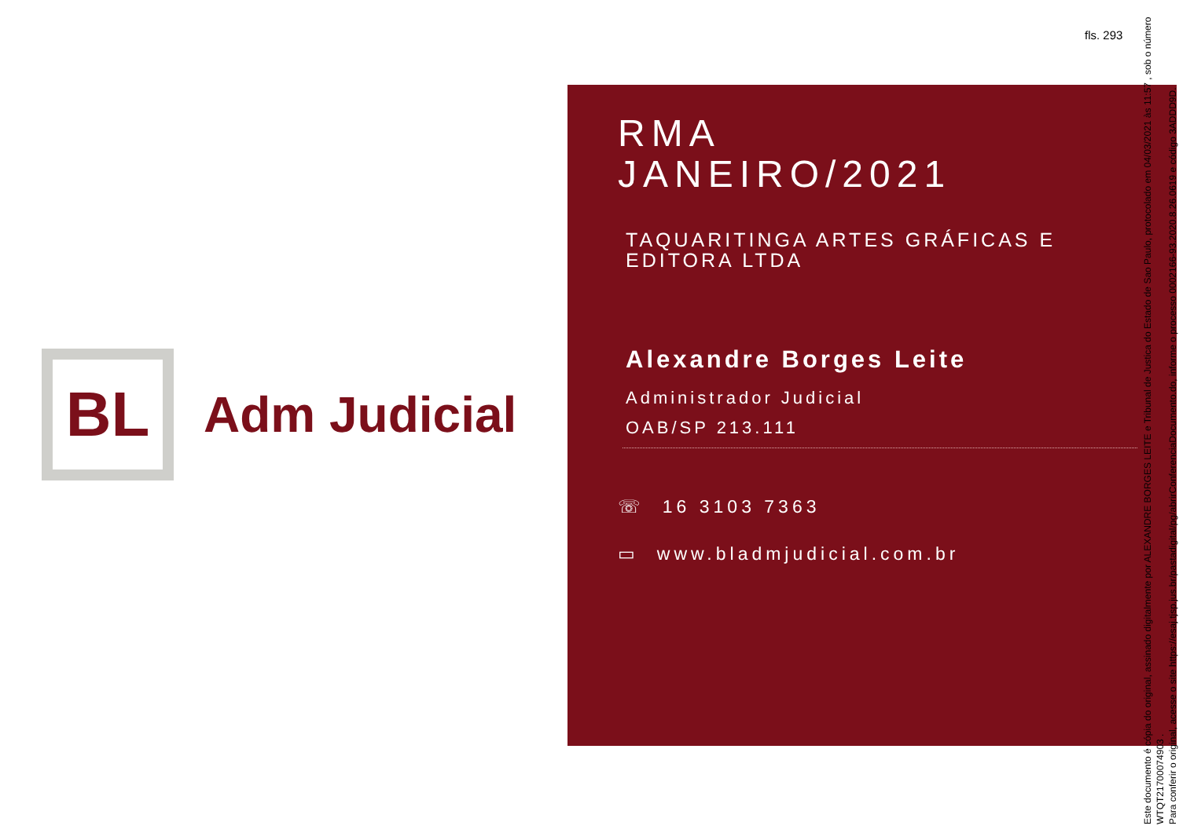fls. 293
BL
Adm Judicial
RMA
JANEIRO/2021
TAQUARITINGA ARTES GRÁFICAS E EDITORA LTDA
Alexandre Borges Leite
Administrador Judicial
OAB/SP 213.111
☏ 16 3103 7363
▭ www.bladmjudicial.com.br
Este documento é cópia do original, assinado digitalmente por ALEXANDRE BORGES LEITE e Tribunal de Justica do Estado de Sao Paulo, protocolado em 04/03/2021 às 11:57 , sob o número WTQT21700074903 .
Para conferir o original, acesse o site https://esaj.tjsp.jus.br/pastadigital/pg/abrirConferenciaDocumento.do, informe o processo 0002166-93.2020.8.26.0619 e código 3ADDD9D.